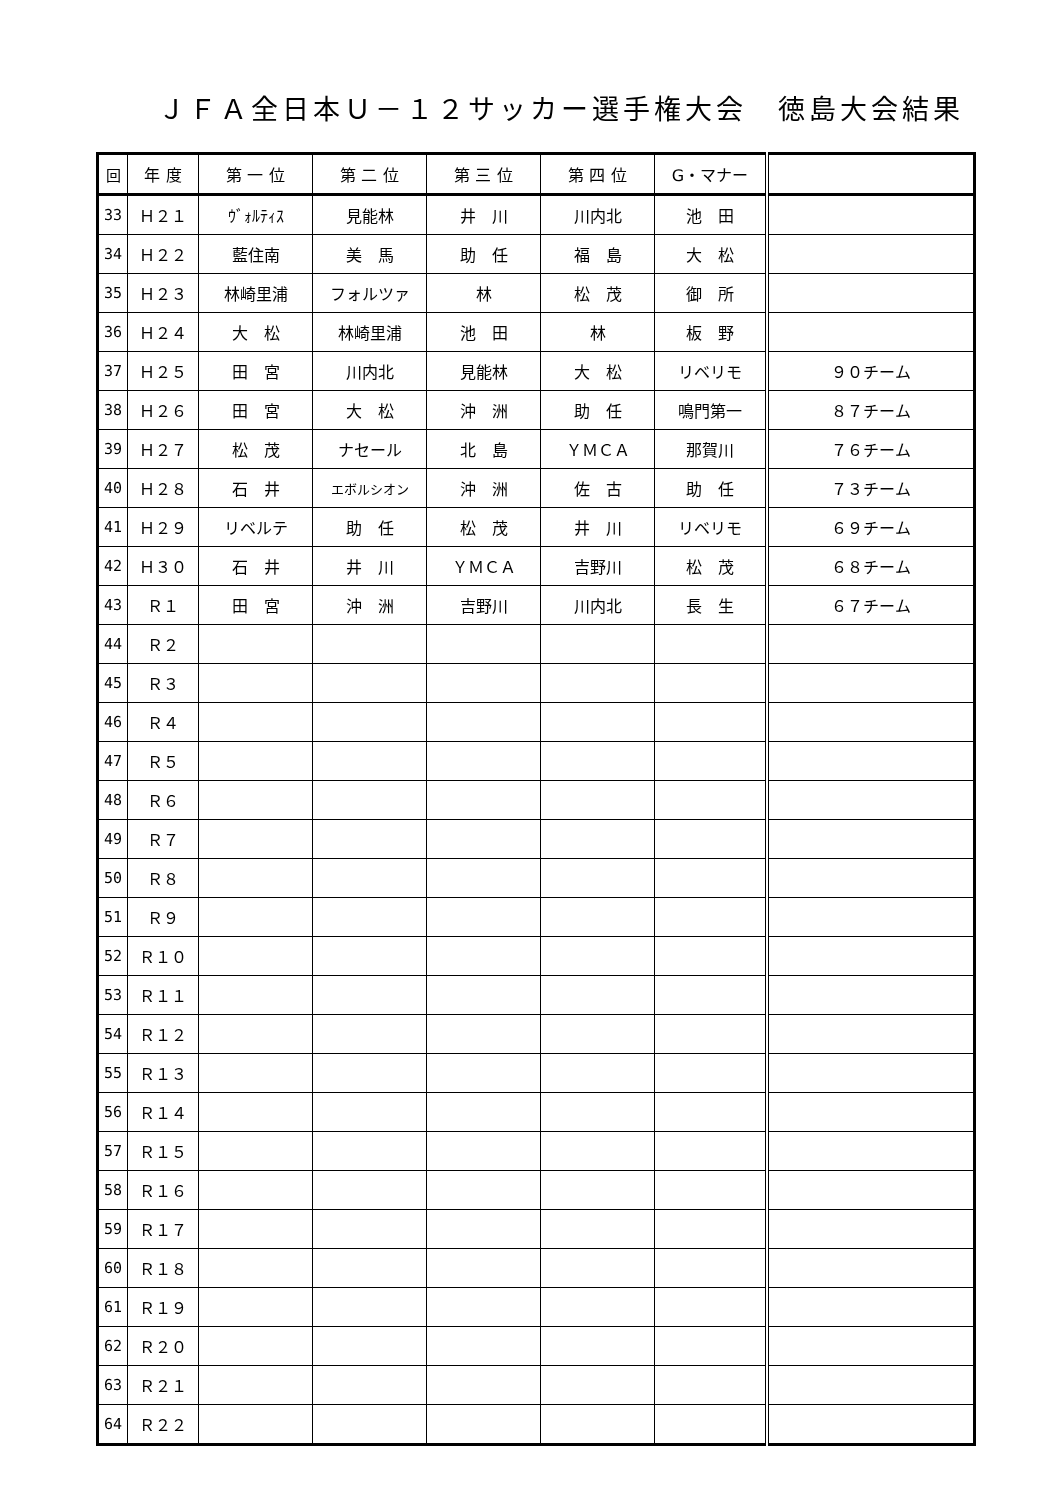ＪＦＡ全日本Ｕ－１２サッカー選手権大会　徳島大会結果
| 回 | 年 度 | 第 一 位 | 第 二 位 | 第 三 位 | 第 四 位 | G・マナー | |
| --- | --- | --- | --- | --- | --- | --- | --- |
| 33 | Ｈ２１ | ｳﾞｫﾙﾃｨｽ | 見能林 | 井 川 | 川内北 | 池 田 | |
| 34 | Ｈ２２ | 藍住南 | 美 馬 | 助 任 | 福 島 | 大 松 | |
| 35 | Ｈ２３ | 林崎里浦 | フォルツァ | 林 | 松 茂 | 御 所 | |
| 36 | Ｈ２４ | 大 松 | 林崎里浦 | 池 田 | 林 | 板 野 | |
| 37 | Ｈ２５ | 田 宮 | 川内北 | 見能林 | 大 松 | リベリモ | ９０チーム |
| 38 | Ｈ２６ | 田 宮 | 大 松 | 沖 洲 | 助 任 | 鳴門第一 | ８７チーム |
| 39 | Ｈ２７ | 松 茂 | ナセール | 北 島 | ＹＭＣＡ | 那賀川 | ７６チーム |
| 40 | Ｈ２８ | 石 井 | エボルシオン | 沖 洲 | 佐 古 | 助 任 | ７３チーム |
| 41 | Ｈ２９ | リベルテ | 助 任 | 松 茂 | 井 川 | リベリモ | ６９チーム |
| 42 | Ｈ３０ | 石 井 | 井 川 | ＹＭＣＡ | 吉野川 | 松 茂 | ６８チーム |
| 43 | Ｒ１ | 田 宮 | 沖 洲 | 吉野川 | 川内北 | 長 生 | ６７チーム |
| 44 | Ｒ２ | | | | | | |
| 45 | Ｒ３ | | | | | | |
| 46 | Ｒ４ | | | | | | |
| 47 | Ｒ５ | | | | | | |
| 48 | Ｒ６ | | | | | | |
| 49 | Ｒ７ | | | | | | |
| 50 | Ｒ８ | | | | | | |
| 51 | Ｒ９ | | | | | | |
| 52 | Ｒ１０ | | | | | | |
| 53 | Ｒ１１ | | | | | | |
| 54 | Ｒ１２ | | | | | | |
| 55 | Ｒ１３ | | | | | | |
| 56 | Ｒ１４ | | | | | | |
| 57 | Ｒ１５ | | | | | | |
| 58 | Ｒ１６ | | | | | | |
| 59 | Ｒ１７ | | | | | | |
| 60 | Ｒ１８ | | | | | | |
| 61 | Ｒ１９ | | | | | | |
| 62 | Ｒ２０ | | | | | | |
| 63 | Ｒ２１ | | | | | | |
| 64 | Ｒ２２ | | | | | | |